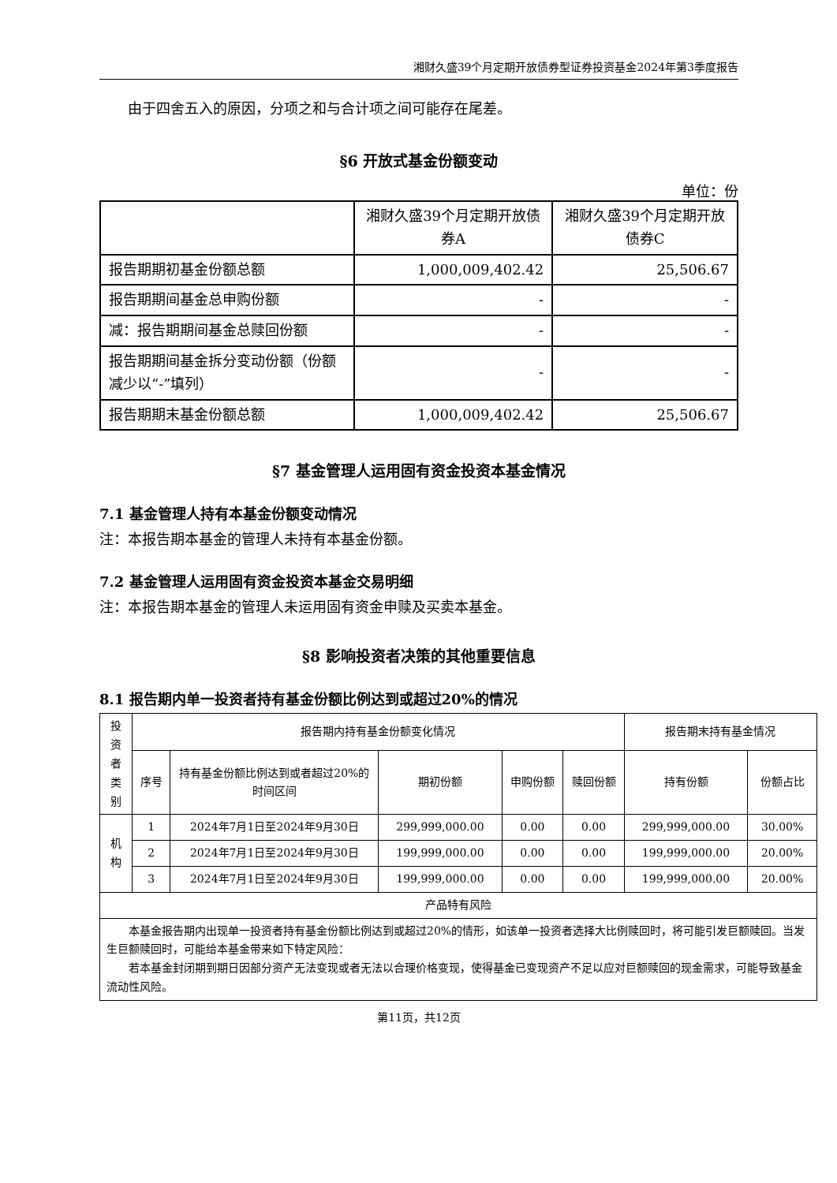湘财久盛39个月定期开放债券型证券投资基金2024年第3季度报告
由于四舍五入的原因，分项之和与合计项之间可能存在尾差。
§6 开放式基金份额变动
单位：份
| | 湘财久盛39个月定期开放债券A | 湘财久盛39个月定期开放债券C |
| 报告期期初基金份额总额 | 1,000,009,402.42 | 25,506.67 |
| 报告期期间基金总申购份额 | - | - |
| 减：报告期期间基金总赎回份额 | - | - |
| 报告期期间基金拆分变动份额（份额减少以“-”填列） | - | - |
| 报告期期末基金份额总额 | 1,000,009,402.42 | 25,506.67 |
§7 基金管理人运用固有资金投资本基金情况
7.1 基金管理人持有本基金份额变动情况
注：本报告期本基金的管理人未持有本基金份额。
7.2 基金管理人运用固有资金投资本基金交易明细
注：本报告期本基金的管理人未运用固有资金申赎及买卖本基金。
§8 影响投资者决策的其他重要信息
8.1 报告期内单一投资者持有基金份额比例达到或超过20%的情况
| 投资者类别 | 报告期内持有基金份额变化情况 | | | | | 报告期末持有基金情况 | |
| | 序号 | 持有基金份额比例达到或者超过20%的时间区间 | 期初份额 | 申购份额 | 赎回份额 | 持有份额 | 份额占比 |
| 机构 | 1 | 2024年7月1日至2024年9月30日 | 299,999,000.00 | 0.00 | 0.00 | 299,999,000.00 | 30.00% |
| | 2 | 2024年7月1日至2024年9月30日 | 199,999,000.00 | 0.00 | 0.00 | 199,999,000.00 | 20.00% |
| | 3 | 2024年7月1日至2024年9月30日 | 199,999,000.00 | 0.00 | 0.00 | 199,999,000.00 | 20.00% |
| 产品特有风险 | | | | | | | |
| 本基金报告期内出现单一投资者持有基金份额比例达到或超过20%的情形，如该单一投资者选择大比例赎回时，将可能引发巨额赎回。当发生巨额赎回时，可能给本基金带来如下特定风险： 若本基金封闭期到期日因部分资产无法变现或者无法以合理价格变现，使得基金已变现资产不足以应对巨额赎回的现金需求，可能导致基金流动性风险。 | | | | | | | |
第11页，共12页